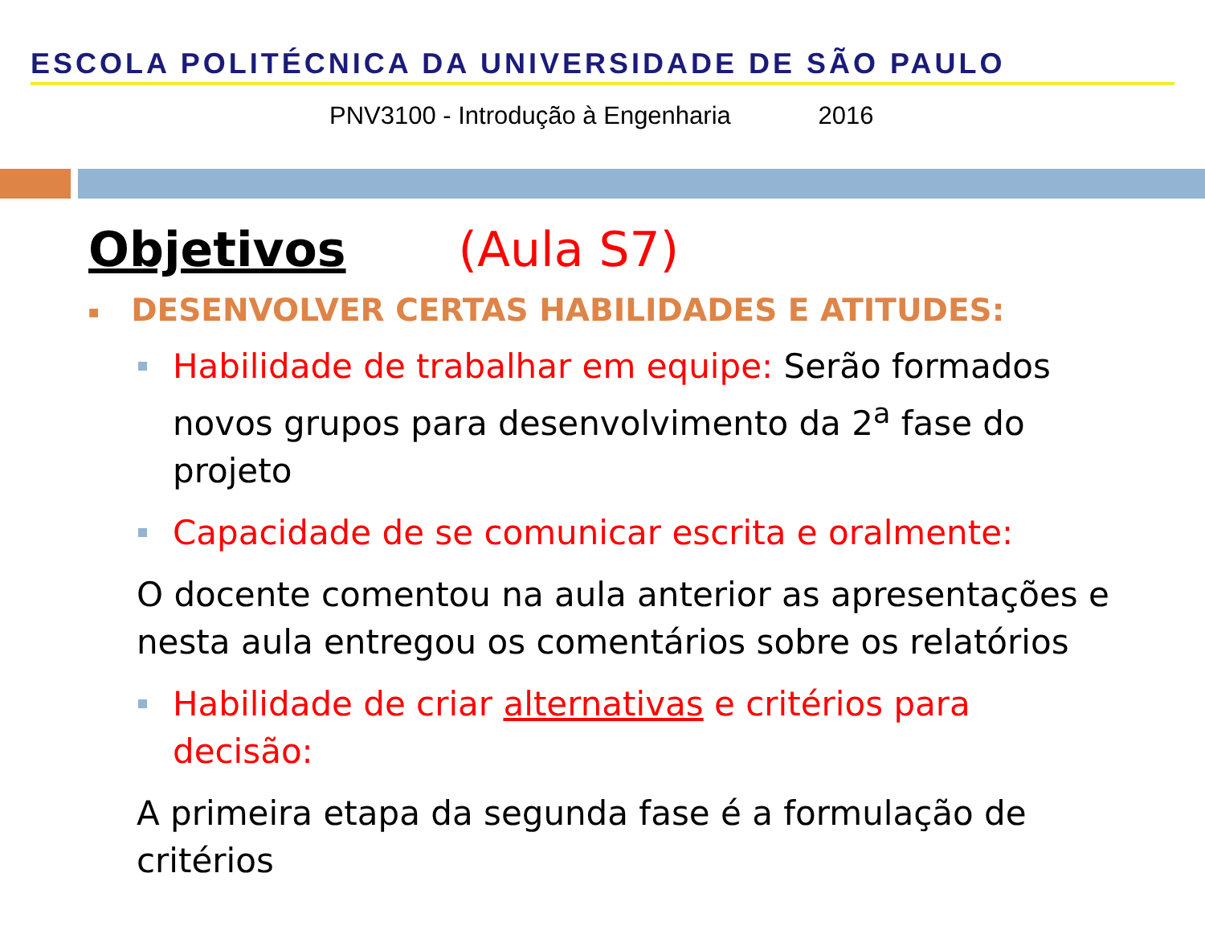ESCOLA POLITÉCNICA DA UNIVERSIDADE DE SÃO PAULO
PNV3100 - Introdução à Engenharia 2016
Objetivos (Aula S7)
■ DESENVOLVER CERTAS HABILIDADES E ATITUDES:
Habilidade de trabalhar em equipe: Serão formados novos grupos para desenvolvimento da 2<sup>a</sup> fase do projeto
Capacidade de se comunicar escrita e oralmente:
O docente comentou na aula anterior as apresentações e nesta aula entregou os comentários sobre os relatórios
Habilidade de criar alternativas e critérios para decisão:
A primeira etapa da segunda fase é a formulação de critérios